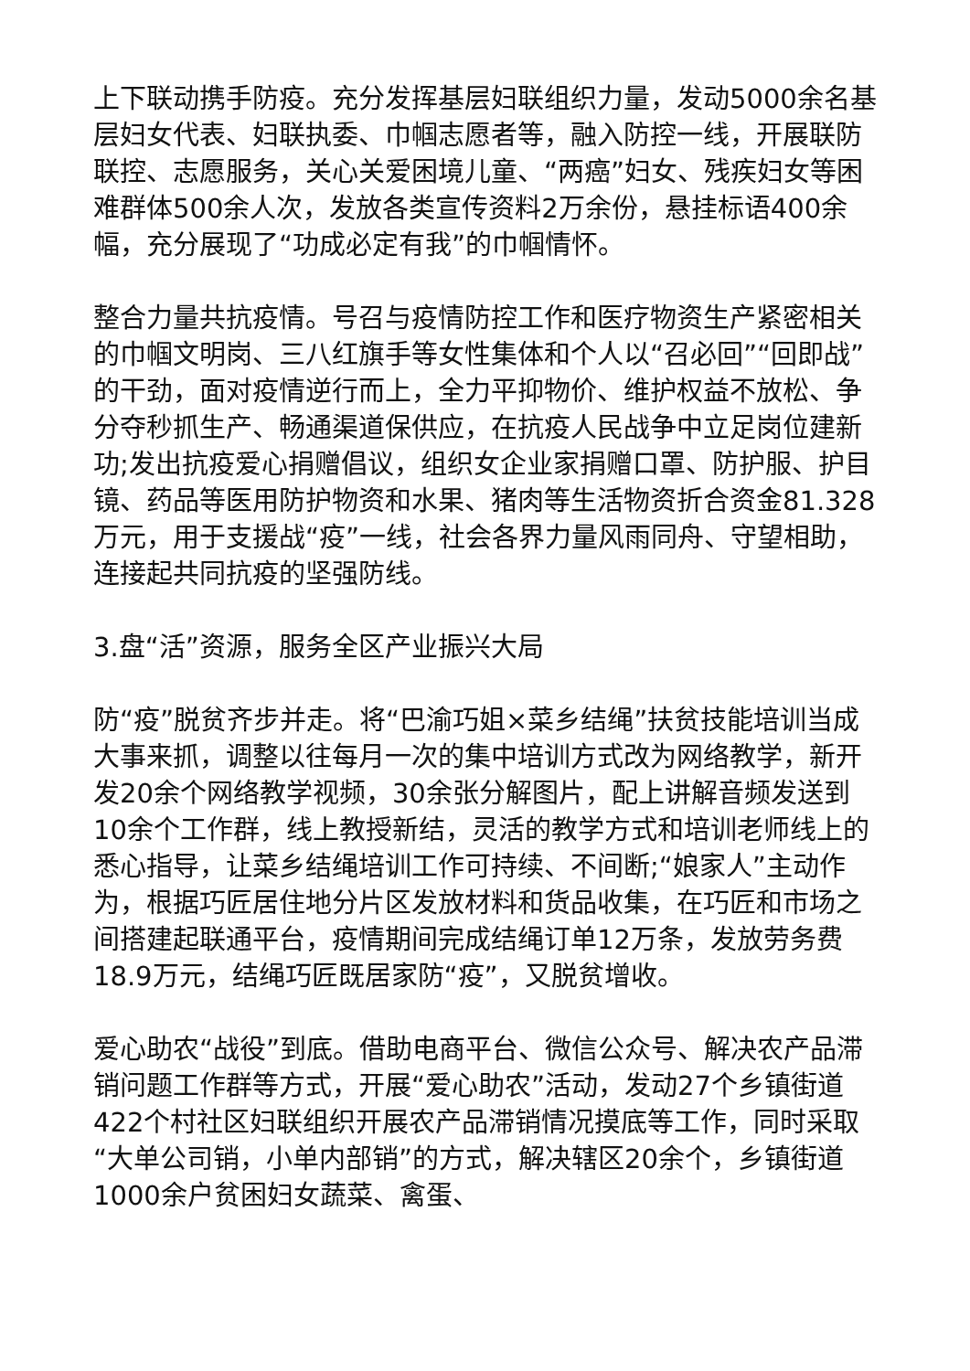上下联动携手防疫。充分发挥基层妇联组织力量，发动5000余名基层妇女代表、妇联执委、巾帼志愿者等，融入防控一线，开展联防联控、志愿服务，关心关爱困境儿童、“两癌”妇女、残疾妇女等困难群体500余人次，发放各类宣传资料2万余份，悬挂标语400余幅，充分展现了“功成必定有我”的巾帼情怀。
整合力量共抗疫情。号召与疫情防控工作和医疗物资生产紧密相关的巾帼文明岗、三八红旗手等女性集体和个人以“召必回”“回即战”的干劲，面对疫情逆行而上，全力平抑物价、维护权益不放松、争分夺秒抓生产、畅通渠道保供应，在抗疫人民战争中立足岗位建新功;发出抗疫爱心捐赠倡议，组织女企业家捐赠口罩、防护服、护目镜、药品等医用防护物资和水果、猪肉等生活物资折合资金81.328万元，用于支援战“疫”一线，社会各界力量风雨同舟、守望相助，连接起共同抗疫的坚强防线。
3.盘“活”资源，服务全区产业振兴大局
防“疫”脱贫齐步并走。将“巴渝巧姐×菜乡结绳”扶贫技能培训当成大事来抓，调整以往每月一次的集中培训方式改为网络教学，新开发20余个网络教学视频，30余张分解图片，配上讲解音频发送到10余个工作群，线上教授新结，灵活的教学方式和培训老师线上的悉心指导，让菜乡结绳培训工作可持续、不间断;“娘家人”主动作为，根据巧匠居住地分片区发放材料和货品收集，在巧匠和市场之间搭建起联通平台，疫情期间完成结绳订单12万条，发放劳务费18.9万元，结绳巧匠既居家防“疫”，又脱贫增收。
爱心助农“战役”到底。借助电商平台、微信公众号、解决农产品滞销问题工作群等方式，开展“爱心助农”活动，发动27个乡镇街道422个村社区妇联组织开展农产品滞销情况摸底等工作，同时采取“大单公司销，小单内部销”的方式，解决辖区20余个，乡镇街道1000余户贫困妇女蔬菜、禽蛋、